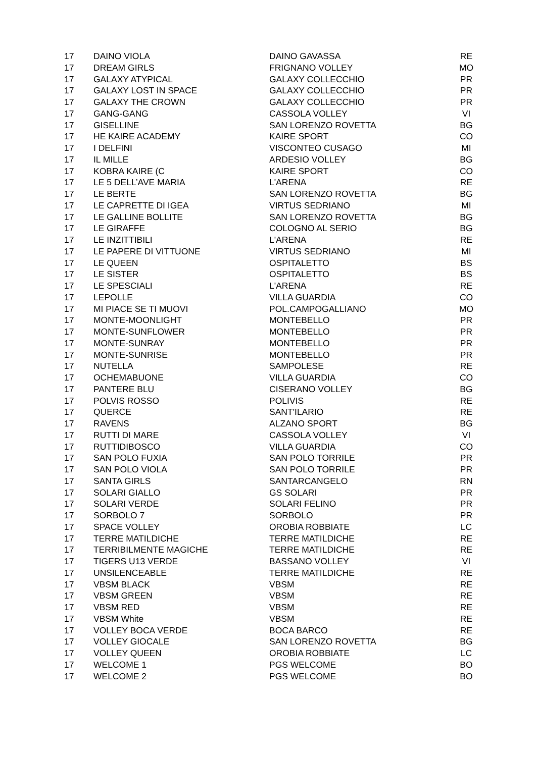| 17 | DAINO VIOLA | DAINO GAVASSA | RE |
| 17 | DREAM GIRLS | FRIGNANO VOLLEY | MO |
| 17 | GALAXY ATYPICAL | GALAXY COLLECCHIO | PR |
| 17 | GALAXY LOST IN SPACE | GALAXY COLLECCHIO | PR |
| 17 | GALAXY THE CROWN | GALAXY COLLECCHIO | PR |
| 17 | GANG-GANG | CASSOLA VOLLEY | VI |
| 17 | GISELLINE | SAN LORENZO ROVETTA | BG |
| 17 | HE KAIRE ACADEMY | KAIRE SPORT | CO |
| 17 | I DELFINI | VISCONTEO CUSAGO | MI |
| 17 | IL MILLE | ARDESIO VOLLEY | BG |
| 17 | KOBRA KAIRE (C | KAIRE SPORT | CO |
| 17 | LE 5 DELL’AVE MARIA | L'ARENA | RE |
| 17 | LE BERTE | SAN LORENZO ROVETTA | BG |
| 17 | LE CAPRETTE DI IGEA | VIRTUS SEDRIANO | MI |
| 17 | LE GALLINE BOLLITE | SAN LORENZO ROVETTA | BG |
| 17 | LE GIRAFFE | COLOGNO AL SERIO | BG |
| 17 | LE INZITTIBILI | L'ARENA | RE |
| 17 | LE PAPERE DI VITTUONE | VIRTUS SEDRIANO | MI |
| 17 | LE QUEEN | OSPITALETTO | BS |
| 17 | LE SISTER | OSPITALETTO | BS |
| 17 | LE SPESCIALI | L'ARENA | RE |
| 17 | LEPOLLE | VILLA GUARDIA | CO |
| 17 | MI PIACE SE TI MUOVI | POL.CAMPOGALLIANO | MO |
| 17 | MONTE-MOONLIGHT | MONTEBELLO | PR |
| 17 | MONTE-SUNFLOWER | MONTEBELLO | PR |
| 17 | MONTE-SUNRAY | MONTEBELLO | PR |
| 17 | MONTE-SUNRISE | MONTEBELLO | PR |
| 17 | NUTELLA | SAMPOLESE | RE |
| 17 | OCHEMABUONE | VILLA GUARDIA | CO |
| 17 | PANTERE BLU | CISERANO VOLLEY | BG |
| 17 | POLVIS ROSSO | POLIVIS | RE |
| 17 | QUERCE | SANT'ILARIO | RE |
| 17 | RAVENS | ALZANO SPORT | BG |
| 17 | RUTTI DI MARE | CASSOLA VOLLEY | VI |
| 17 | RUTTIDIBOSCO | VILLA GUARDIA | CO |
| 17 | SAN POLO FUXIA | SAN POLO TORRILE | PR |
| 17 | SAN POLO VIOLA | SAN POLO TORRILE | PR |
| 17 | SANTA GIRLS | SANTARCANGELO | RN |
| 17 | SOLARI GIALLO | GS SOLARI | PR |
| 17 | SOLARI VERDE | SOLARI FELINO | PR |
| 17 | SORBOLO 7 | SORBOLO | PR |
| 17 | SPACE VOLLEY | OROBIA ROBBIATE | LC |
| 17 | TERRE MATILDICHE | TERRE MATILDICHE | RE |
| 17 | TERRIBILMENTE MAGICHE | TERRE MATILDICHE | RE |
| 17 | TIGERS U13 VERDE | BASSANO VOLLEY | VI |
| 17 | UNSILENCEABLE | TERRE MATILDICHE | RE |
| 17 | VBSM BLACK | VBSM | RE |
| 17 | VBSM GREEN | VBSM | RE |
| 17 | VBSM RED | VBSM | RE |
| 17 | VBSM White | VBSM | RE |
| 17 | VOLLEY BOCA VERDE | BOCA BARCO | RE |
| 17 | VOLLEY GIOCALE | SAN LORENZO ROVETTA | BG |
| 17 | VOLLEY QUEEN | OROBIA ROBBIATE | LC |
| 17 | WELCOME 1 | PGS WELCOME | BO |
| 17 | WELCOME 2 | PGS WELCOME | BO |